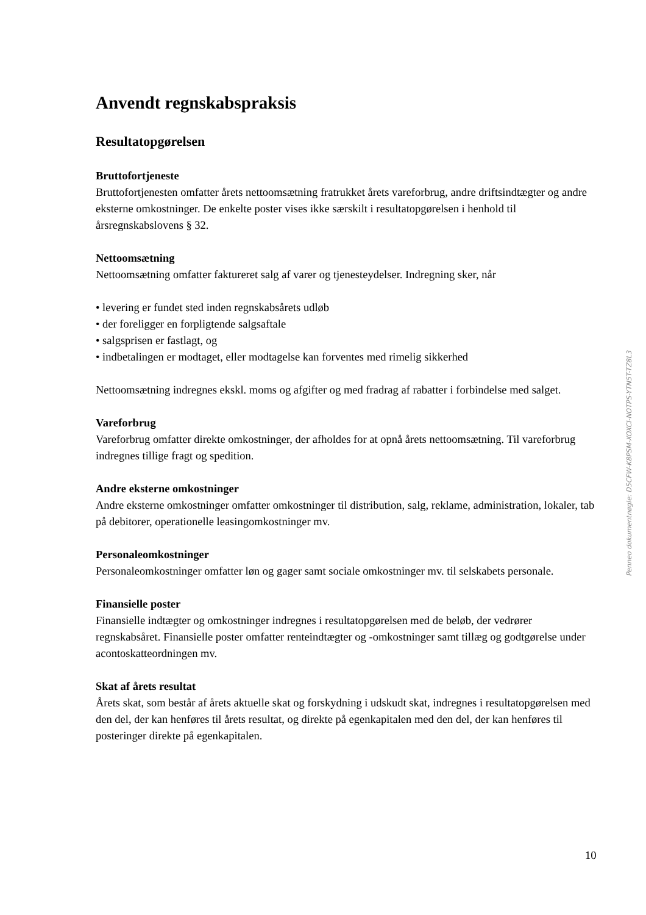Anvendt regnskabspraksis
Resultatopgørelsen
Bruttofortjeneste
Bruttofortjenesten omfatter årets nettoomsætning fratrukket årets vareforbrug, andre driftsindtægter og andre eksterne omkostninger. De enkelte poster vises ikke særskilt i resultatopgørelsen i henhold til årsregnskabslovens § 32.
Nettoomsætning
Nettoomsætning omfatter faktureret salg af varer og tjenesteydelser. Indregning sker, når
• levering er fundet sted inden regnskabsårets udløb
• der foreligger en forpligtende salgsaftale
• salgsprisen er fastlagt, og
• indbetalingen er modtaget, eller modtagelse kan forventes med rimelig sikkerhed
Nettoomsætning indregnes ekskl. moms og afgifter og med fradrag af rabatter i forbindelse med salget.
Vareforbrug
Vareforbrug omfatter direkte omkostninger, der afholdes for at opnå årets nettoomsætning. Til vareforbrug indregnes tillige fragt og spedition.
Andre eksterne omkostninger
Andre eksterne omkostninger omfatter omkostninger til distribution, salg, reklame, administration, lokaler, tab på debitorer, operationelle leasingomkostninger mv.
Personaleomkostninger
Personaleomkostninger omfatter løn og gager samt sociale omkostninger mv. til selskabets personale.
Finansielle poster
Finansielle indtægter og omkostninger indregnes i resultatopgørelsen med de beløb, der vedrører regnskabsåret. Finansielle poster omfatter renteindtægter og -omkostninger samt tillæg og godtgørelse under acontoskatteordningen mv.
Skat af årets resultat
Årets skat, som består af årets aktuelle skat og forskydning i udskudt skat, indregnes i resultatopgørelsen med den del, der kan henføres til årets resultat, og direkte på egenkapitalen med den del, der kan henføres til posteringer direkte på egenkapitalen.
Penneo dokumentnøgle: D5CFW-K8PSM-XOXCI-NOTPS-YTN5T-TZ8L3
10